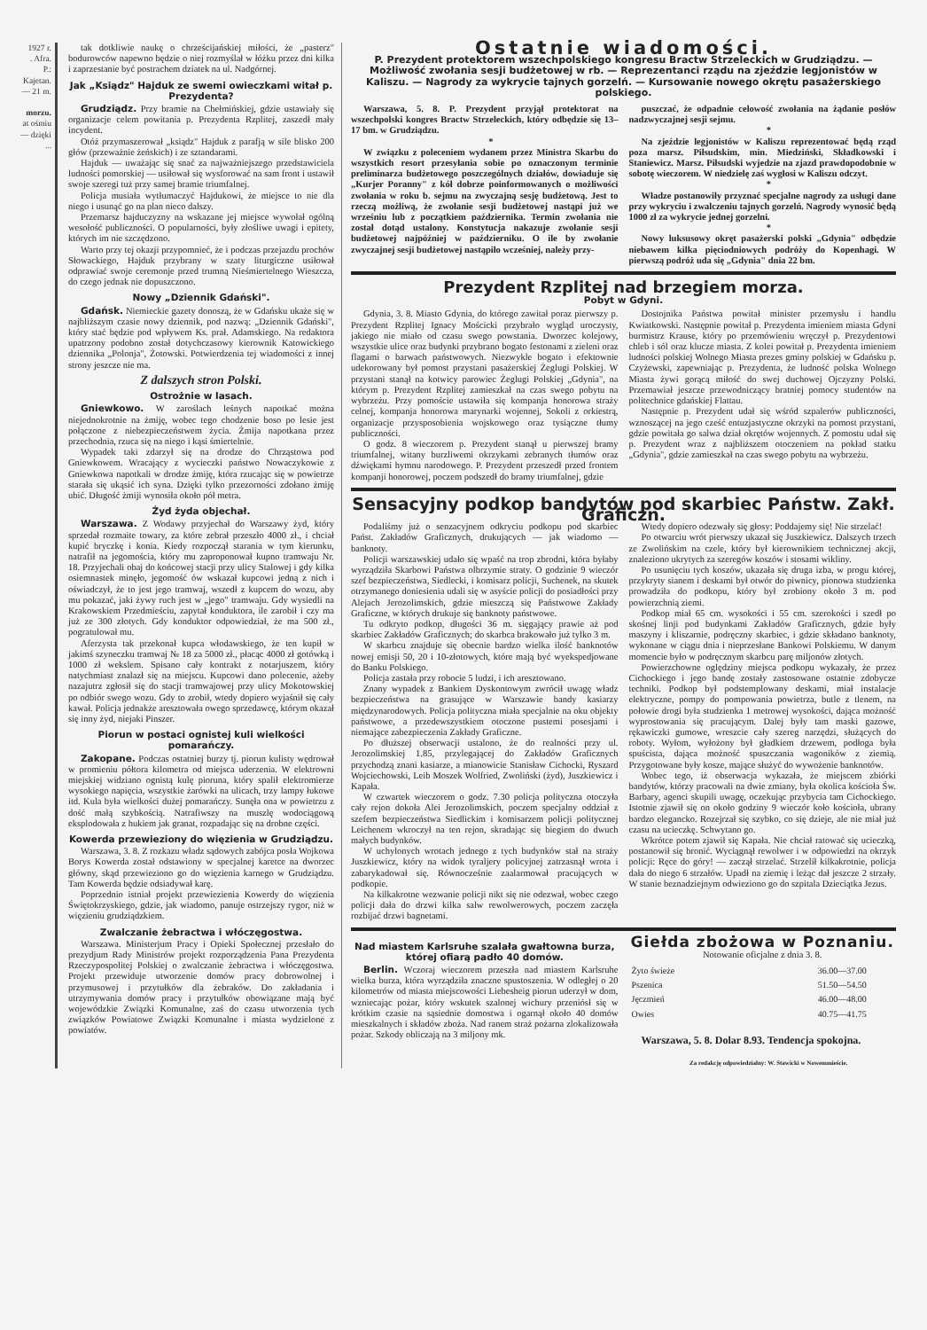1927 r.
. Afra.
P.:
Kajetan.
— 21 m.
morzu.
at ośmiu
— dzięki
...
tak dotkliwie naukę o chrześcijańskiej miłości, że „pasterz" bodurowców napewno będzie o niej rozmyślał w łóżku przez dni kilka i zaprzestanie być postrachem dziatek na ul. Nadgórnej.
Jak „Ksiądz" Hajduk ze swemi owieczkami witał p. Prezydenta?
Grudziądz. Przy bramie na Chełmińskiej, gdzie ustawiały się organizacje celem powitania p. Prezydenta Rzplitej, zaszedł mały incydent.
Otóż przymaszerował „ksiądz" Hajduk z parafją w sile blisko 200 głów (przeważnie żeńskich) i ze sztandarami.
Hajduk — uważając się snać za najważniejszego przedstawiciela ludności pomorskiej — usiłował się wysforować na sam front i ustawił swoje szeregi tuż przy samej bramie triumfalnej.
Policja musiała wytłumaczyć Hajdukowi, że miejsce to nie dla niego i usunąć go na plan nieco dalszy.
Przemarsz hajduczyzny na wskazane jej miejsce wywołał ogólną wesołość publiczności. O popularności, były złośliwe uwagi i epitety, których im nie szczędzono.
Warto przy tej okazji przypomnieć, że i podczas przejazdu prochów Słowackiego, Hajduk przybrany w szaty liturgiczne usiłował odprawiać swoje ceremonje przed trumną Nieśmiertelnego Wieszcza, do czego jednak nie dopuszczono.
Nowy „Dziennik Gdański".
Gdańsk. Niemieckie gazety donoszą, że w Gdańsku ukaże się w najbliższym czasie nowy dziennik, pod nazwą: „Dziennik Gdański", który stać będzie pod wpływem Ks. prał. Adamskiego. Na redaktora upatrzony podobno został dotychczasowy kierownik Katowickiego dziennika „Polonja", Żotowski. Potwierdzenia tej wiadomości z innej strony jeszcze nie ma.
Z dalszych stron Polski.
Ostrożnie w lasach.
Gniewkowo. W zaroślach leśnych napotkać można niejednokrotnie na żmiję, wobec tego chodzenie boso po lesie jest połączone z niebezpieczeństwem życia. Żmija napotkana przez przechodnia, rzuca się na niego i kąsi śmiertelnie.
Wypadek taki zdarzył się na drodze do Chrząstowa pod Gniewkowem. Wracający z wycieczki państwo Nowaczykowie z Gniewkowa napotkali w drodze żmiję, która rzucając się w powietrze starała się ukąsić ich syna. Dzięki tylko przezorności zdołano żmiję ubić. Długość żmiji wynosiła około pół metra.
Żyd żyda objechał.
Warszawa. Z Wodawy przyjechał do Warszawy żyd, który sprzedał rozmaite towary, za które zebrał przeszło 4000 zł., i chciał kupić bryczkę i konia. Kiedy rozpoczął starania w tym kierunku, natrafił na jegomościa, który mu zaproponował kupno tramwaju Nr. 18. Przyjechali obaj do końcowej stacji przy ulicy Stalowej i gdy kilka osiemnastek minęło, jegomość ów wskazał kupcowi jedną z nich i oświadczył, że to jest jego tramwaj, wszedł z kupcem do wozu, aby mu pokazać, jaki żywy ruch jest w „jego" tramwaju. Gdy wysiedli na Krakowskiem Przedmieściu, zapytał konduktora, ile zarobił i czy ma już ze 300 złotych. Gdy konduktor odpowiedział, że ma 500 zł., pogratulował mu.
Aferzysta tak przekonał kupca włodawskiego, że ten kupił w jakimś szyneczku tramwaj № 18 za 5000 zł., płacąc 4000 zł gotówką i 1000 zł wekslem. Spisano cały kontrakt z notarjuszem, który natychmiast znalazł się na miejscu. Kupcowi dano polecenie, ażeby nazajutrz zgłosił się do stacji tramwajowej przy ulicy Mokotowskiej po odbiór swego wozu. Gdy to zrobił, wtedy dopiero wyjaśnił się cały kawał. Policja jednakże aresztowała owego sprzedawcę, którym okazał się inny żyd, niejaki Pinszer.
Piorun w postaci ognistej kuli wielkości pomarańczy.
Zakopane. Podczas ostatniej burzy tj. piorun kulisty wędrował w promieniu półtora kilometra od miejsca uderzenia. W elektrowni miejskiej widziano ognistą kulę pioruna, który spalił elektromierze wysokiego napięcia, wszystkie żarówki na ulicach, trzy lampy łukowe itd. Kula była wielkości dużej pomarańczy. Sunęła ona w powietrzu z dość małą szybkością. Natrafiwszy na muszlę wodociągową eksplodowała z hukiem jak granat, rozpadając się na drobne części.
Kowerda przewieziony do więzienia w Grudziądzu.
Warszawa, 3. 8. Z rozkazu władz sądowych zabójca posła Wojkowa Borys Kowerda został odstawiony w specjalnej karetce na dworzec główny, skąd przewieziono go do więzienia karnego w Grudziądzu. Tam Kowerda będzie odsiadywał karę.
Poprzednio istniał projekt przewiezienia Kowerdy do więzienia Świętokrzyskiego, gdzie, jak wiadomo, panuje ostrzejszy rygor, niż w więzieniu grudziądzkiem.
Zwalczanie żebractwa i włóczęgostwa.
Warszawa. Ministerjum Pracy i Opieki Społecznej przesłało do prezydjum Rady Ministrów projekt rozporządzenia Pana Prezydenta Rzeczypospolitej Polskiej o zwalczanie żebractwa i włóczęgostwa. Projekt przewiduje utworzenie domów pracy dobrowolnej i przymusowej i przytułków dla żebraków. Do zakładania i utrzymywania domów pracy i przytułków obowiązane mają być wojewódzkie Związki Komunalne, zaś do czasu utworzenia tych związków Powiatowe Związki Komunalne i miasta wydzielone z powiatów.
Ostatnie wiadomości.
P. Prezydent protektorem wszechpolskiego kongresu Bractw Strzeleckich w Grudziądzu. — Możliwość zwołania sesji budżetowej w rb. — Reprezentanci rządu na zjeździe legjonistów w Kaliszu. — Nagrody za wykrycie tajnych gorzelń. — Kursowanie nowego okrętu pasażerskiego polskiego.
Warszawa, 5. 8. P. Prezydent przyjął protektorat na wszechpolski kongres Bractw Strzeleckich, który odbędzie się 13–17 bm. w Grudziądzu.
*
W związku z poleceniem wydanem przez Ministra Skarbu do wszystkich resort przesyłania sobie po oznaczonym terminie preliminarza budżetowego poszczególnych działów, dowiaduje się „Kurjer Poranny" z kół dobrze poinformowanych o możliwości zwołania w roku b. sejmu na zwyczajną sesję budżetową. Jest to rzeczą możliwą, że zwołanie sesji budżetowej nastąpi już we wrześniu lub z początkiem października. Termin zwołania nie został dotąd ustalony. Konstytucja nakazuje zwołanie sesji budżetowej najpóźniej w październiku. O ile by zwołanie zwyczajnej sesji budżetowej nastąpiło wcześniej, należy przy-
puszczać, że odpadnie celowość zwołania na żądanie posłów nadzwyczajnej sesji sejmu.
*
Na zjeździe legjonistów w Kaliszu reprezentować będą rząd poza marsz. Piłsudskim, min. Miedziński, Składkowski i Staniewicz. Marsz. Piłsudski wyjedzie na zjazd prawdopodobnie w sobotę wieczorem. W niedzielę zaś wygłosi w Kaliszu odczyt.
*
Władze postanowiły przyznać specjalne nagrody za usługi dane przy wykryciu i zwalczeniu tajnych gorzelń. Nagrody wynosić będą 1000 zł za wykrycie jednej gorzelni.
*
Nowy luksusowy okręt pasażerski polski „Gdynia" odbędzie niebawem kilka pięciodniowych podróży do Kopenhagi. W pierwszą podróż uda się „Gdynia" dnia 22 bm.
Prezydent Rzplitej nad brzegiem morza.
Pobyt w Gdyni.
Gdynia, 3. 8. Miasto Gdynia, do którego zawitał poraz pierwszy p. Prezydent Rzplitej Ignacy Mościcki przybrało wygląd uroczysty, jakiego nie miało od czasu swego powstania. Dworzec kolejowy, wszystkie ulice oraz budynki przybrano bogato festonami z zieleni oraz flagami o barwach państwowych. Niezwykle bogato i efektownie udekorowany był pomost przystani pasażerskiej Żeglugi Polskiej. W przystani stanął na kotwicy parowiec Żeglugi Polskiej „Gdynia", na którym p. Prezydent Rzplitej zamieszkał na czas swego pobytu na wybrzeżu. Przy pomoście ustawiła się kompanja honorowa straży celnej, kompanja honorowa marynarki wojennej, Sokoli z orkiestrą, organizacje przysposobienia wojskowego oraz tysiączne tłumy publiczności.
O godz. 8 wieczorem p. Prezydent stanął u pierwszej bramy triumfalnej, witany burzliwemi okrzykami zebranych tłumów oraz dźwiękami hymnu narodowego. P. Prezydent przeszedł przed frontem kompanji honorowej, poczem podszedł do bramy triumfalnej, gdzie
Dostojnika Państwa powitał minister przemysłu i handlu Kwiatkowski. Następnie powitał p. Prezydenta imieniem miasta Gdyni burmistrz Krause, który po przemówieniu wręczył p. Prezydentowi chleb i sól oraz klucze miasta. Z kolei powitał p. Prezydenta imieniem ludności polskiej Wolnego Miasta prezes gminy polskiej w Gdańsku p. Czyżewski, zapewniając p. Prezydenta, że ludność polska Wolnego Miasta żywi gorącą miłość do swej duchowej Ojczyzny Polski. Przemawiał jeszcze przewodniczący bratniej pomocy studentów na politechnice gdańskiej Flattau.
Następnie p. Prezydent udał się wśród szpalerów publiczności, wznoszącej na jego cześć entuzjastyczne okrzyki na pomost przystani, gdzie powitała go salwa dział okrętów wojennych. Z pomostu udał się p. Prezydent wraz z najbliższem otoczeniem na pokład statku „Gdynia", gdzie zamieszkał na czas swego pobytu na wybrzeżu.
Sensacyjny podkop bandytów pod skarbiec Państw. Zakł. Graficzn.
Podaliśmy już o senzacyjnem odkryciu podkopu pod skarbiec Państ. Zakładów Graficznych, drukujących — jak wiadomo — banknoty.
Policji warszawskiej udało się wpaść na trop zbrodni, która byłaby wyrządziła Skarbowi Państwa olbrzymie straty. O godzinie 9 wieczór szef bezpieczeństwa, Siedlecki, i komisarz policji, Suchenek, na skutek otrzymanego doniesienia udali się w asyście policji do posiadłości przy Alejach Jerozolimskich, gdzie mieszczą się Państwowe Zakłady Graficzne, w których drukuje się banknoty państwowe.
Tu odkryto podkop, długości 36 m. sięgający prawie aż pod skarbiec Zakładów Graficznych; do skarbca brakowało już tylko 3 m.
W skarbcu znajduje się obecnie bardzo wielka ilość banknotów nowej emisji 50, 20 i 10-złotowych, które mają być wyekspedjowane do Banku Polskiego.
Policja zastała przy robocie 5 ludzi, i ich aresztowano.
Znany wypadek z Bankiem Dyskontowym zwrócił uwagę władz bezpieczeństwa na grasujące w Warszawie bandy kasiarzy międzynarodowych. Policja polityczna miała specjalnie na oku objekty państwowe, a przedewszystkiem otoczone pustemi posesjami i niemające zabezpieczenia Zakłady Graficzne.
Po dłuższej obserwacji ustalono, że do realności przy ul. Jerozolimskiej 1.85, przylegającej do Zakładów Graficznych przychodzą znani kasiarze, a mianowicie Stanisław Cichocki, Ryszard Wojciechowski, Leib Moszek Wolfried, Zwoliński (żyd), Juszkiewicz i Kapała.
W czwartek wieczorem o godz. 7.30 policja polityczna otoczyła cały rejon dokoła Alei Jerozolimskich, poczem specjalny oddział z szefem bezpieczeństwa Siedlickim i komisarzem policji politycznej Leichenem wkroczył na ten rejon, skradając się biegiem do dwuch małych budynków.
W uchylonych wrotach jednego z tych budynków stał na straży Juszkiewicz, który na widok tyraljery policyjnej zatrzasnął wrota i zabarykadował się. Równocześnie zaalarmował pracujących w podkopie.
Na kilkakrotne wezwanie policji nikt się nie odezwał, wobec czego policji dała do drzwi kilka salw rewolwerowych, poczem zaczęła rozbijać drzwi bagnetami.
Wtedy dopiero odezwały się głosy: Poddajemy się! Nie strzelać!
Po otwarciu wrót pierwszy ukazał się Juszkiewicz. Dalszych trzech ze Zwolińskim na czele, który był kierownikiem technicznej akcji, znaleziono ukrytych za szeregów koszów i stosami wikliny.
Po usunięciu tych koszów, ukazała się druga izba, w progu której, przykryty sianem i deskami był otwór do piwnicy, pionowa studzienka prowadziła do podkopu, który był zrobiony około 3 m. pod powierzchnią ziemi.
Podkop miał 65 cm. wysokości i 55 cm. szerokości i szedł po skośnej linji pod budynkami Zakładów Graficznych, gdzie były maszyny i kliszarnie, podręczny skarbiec, i gdzie składano banknoty, wykonane w ciągu dnia i nieprzesłane Bankowi Polskiemu. W danym momencie było w podręcznym skarbcu parę miljonów złotych.
Powierzchowne oględziny miejsca podkopu wykazały, że przez Cichockiego i jego bandę zostały zastosowane ostatnie zdobycze techniki. Podkop był podstemplowany deskami, miał instalacje elektryczne, pompy do pompowania powietrza, butle z tlenem, na połowie drogi była studzienka 1 metrowej wysokości, dająca możność wyprostowania się pracującym. Dalej były tam maski gazowe, rękawiczki gumowe, wreszcie cały szereg narzędzi, służących do roboty. Wyłom, wyłożony był gładkiem drzewem, podłoga była spuścista, dająca możność spuszczania wagoników z ziemią. Przygotowane były kosze, mające służyć do wywożenie banknotów.
Wobec tego, iż obserwacja wykazała, że miejscem zbiórki bandytów, którzy pracowali na dwie zmiany, była okolica kościoła Św. Barbary, agenci skupili uwagę, oczekując przybycia tam Cichockiego. Istotnie zjawił się on około godziny 9 wieczór koło kościoła, ubrany bardzo elegancko. Rozejrzał się szybko, co się dzieje, ale nie miał już czasu na ucieczkę. Schwytano go.
Wkrótce potem zjawił się Kapała. Nie chciał ratować się ucieczką, postanowił się bronić. Wyciągnął rewolwer i w odpowiedzi na okrzyk policji: Ręce do góry! — zaczął strzelać. Strzelił kilkakrotnie, policja dała do niego 6 strzałów. Upadł na ziemię i leżąc dał jeszcze 2 strzały. W stanie beznadziejnym odwieziono go do szpitala Dzieciątka Jezus.
Nad miastem Karlsruhe szalała gwałtowna burza, której ofiarą padło 40 domów.
Berlin. Wczoraj wieczorem przeszła nad miastem Karlsruhe wielka burza, która wyrządziła znaczne spustoszenia. W odległej o 20 kilometrów od miasta miejscowości Liebesheig piorun uderzył w dom, wzniecając pożar, który wskutek szalonej wichury przeniósł się w krótkim czasie na sąsiednie domostwa i ogarnął około 40 domów mieszkalnych i składów zboża. Nad ranem straż pożarna zlokalizowała pożar. Szkody obliczają na 3 miljony mk.
Giełda zbożowa w Poznaniu.
Notowanie oficjalne z dnia 3. 8.
| Żyto świeże | 36.00—37.00 |
| Pszenica | 51.50—54.50 |
| Jęczmień | 46.00—48.00 |
| Owies | 40.75—41.75 |
Warszawa, 5. 8. Dolar 8.93. Tendencja spokojna.
Za redakcję odpowiedzialny: W. Stawicki w Nowemmieście.